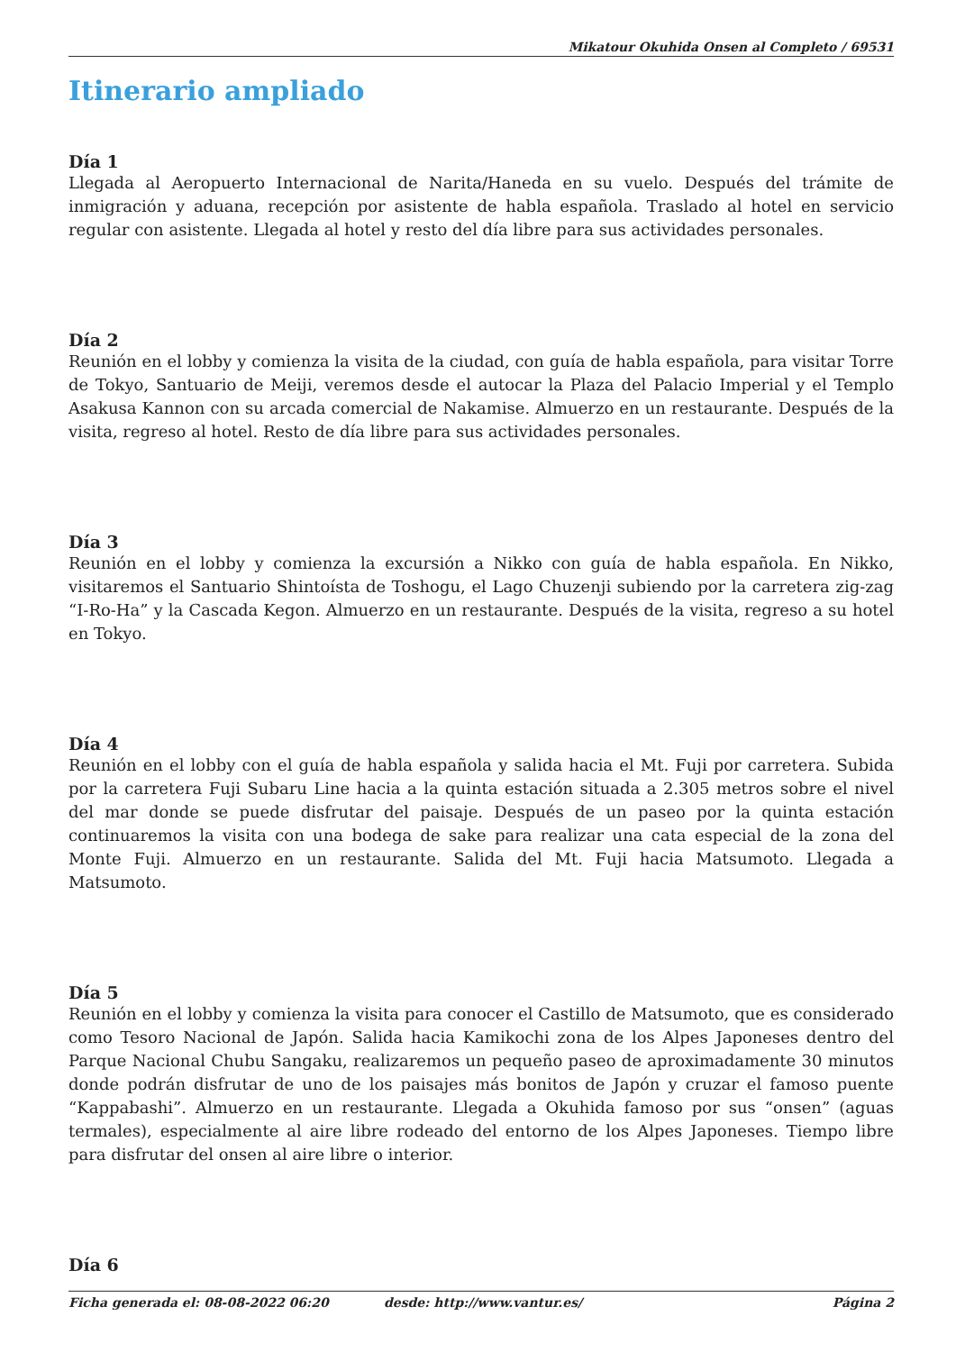Mikatour Okuhida Onsen al Completo / 69531
Itinerario ampliado
Día 1
Llegada al Aeropuerto Internacional de Narita/Haneda en su vuelo. Después del trámite de inmigración y aduana, recepción por asistente de habla española. Traslado al hotel en servicio regular con asistente. Llegada al hotel y resto del día libre para sus actividades personales.
Día 2
Reunión en el lobby y comienza la visita de la ciudad, con guía de habla española, para visitar Torre de Tokyo, Santuario de Meiji, veremos desde el autocar la Plaza del Palacio Imperial y el Templo Asakusa Kannon con su arcada comercial de Nakamise. Almuerzo en un restaurante. Después de la visita, regreso al hotel. Resto de día libre para sus actividades personales.
Día 3
Reunión en el lobby y comienza la excursión a Nikko con guía de habla española. En Nikko, visitaremos el Santuario Shintoísta de Toshogu, el Lago Chuzenji subiendo por la carretera zig-zag “I-Ro-Ha” y la Cascada Kegon. Almuerzo en un restaurante. Después de la visita, regreso a su hotel en Tokyo.
Día 4
Reunión en el lobby con el guía de habla española y salida hacia el Mt. Fuji por carretera. Subida por la carretera Fuji Subaru Line hacia a la quinta estación situada a 2.305 metros sobre el nivel del mar donde se puede disfrutar del paisaje. Después de un paseo por la quinta estación continuaremos la visita con una bodega de sake para realizar una cata especial de la zona del Monte Fuji. Almuerzo en un restaurante. Salida del Mt. Fuji hacia Matsumoto. Llegada a Matsumoto.
Día 5
Reunión en el lobby y comienza la visita para conocer el Castillo de Matsumoto, que es considerado como Tesoro Nacional de Japón. Salida hacia Kamikochi zona de los Alpes Japoneses dentro del Parque Nacional Chubu Sangaku, realizaremos un pequeño paseo de aproximadamente 30 minutos donde podrán disfrutar de uno de los paisajes más bonitos de Japón y cruzar el famoso puente “Kappabashi”. Almuerzo en un restaurante. Llegada a Okuhida famoso por sus “onsen” (aguas termales), especialmente al aire libre rodeado del entorno de los Alpes Japoneses. Tiempo libre para disfrutar del onsen al aire libre o interior.
Día 6
Ficha generada el: 08-08-2022 06:20 desde: http://www.vantur.es/ Página 2